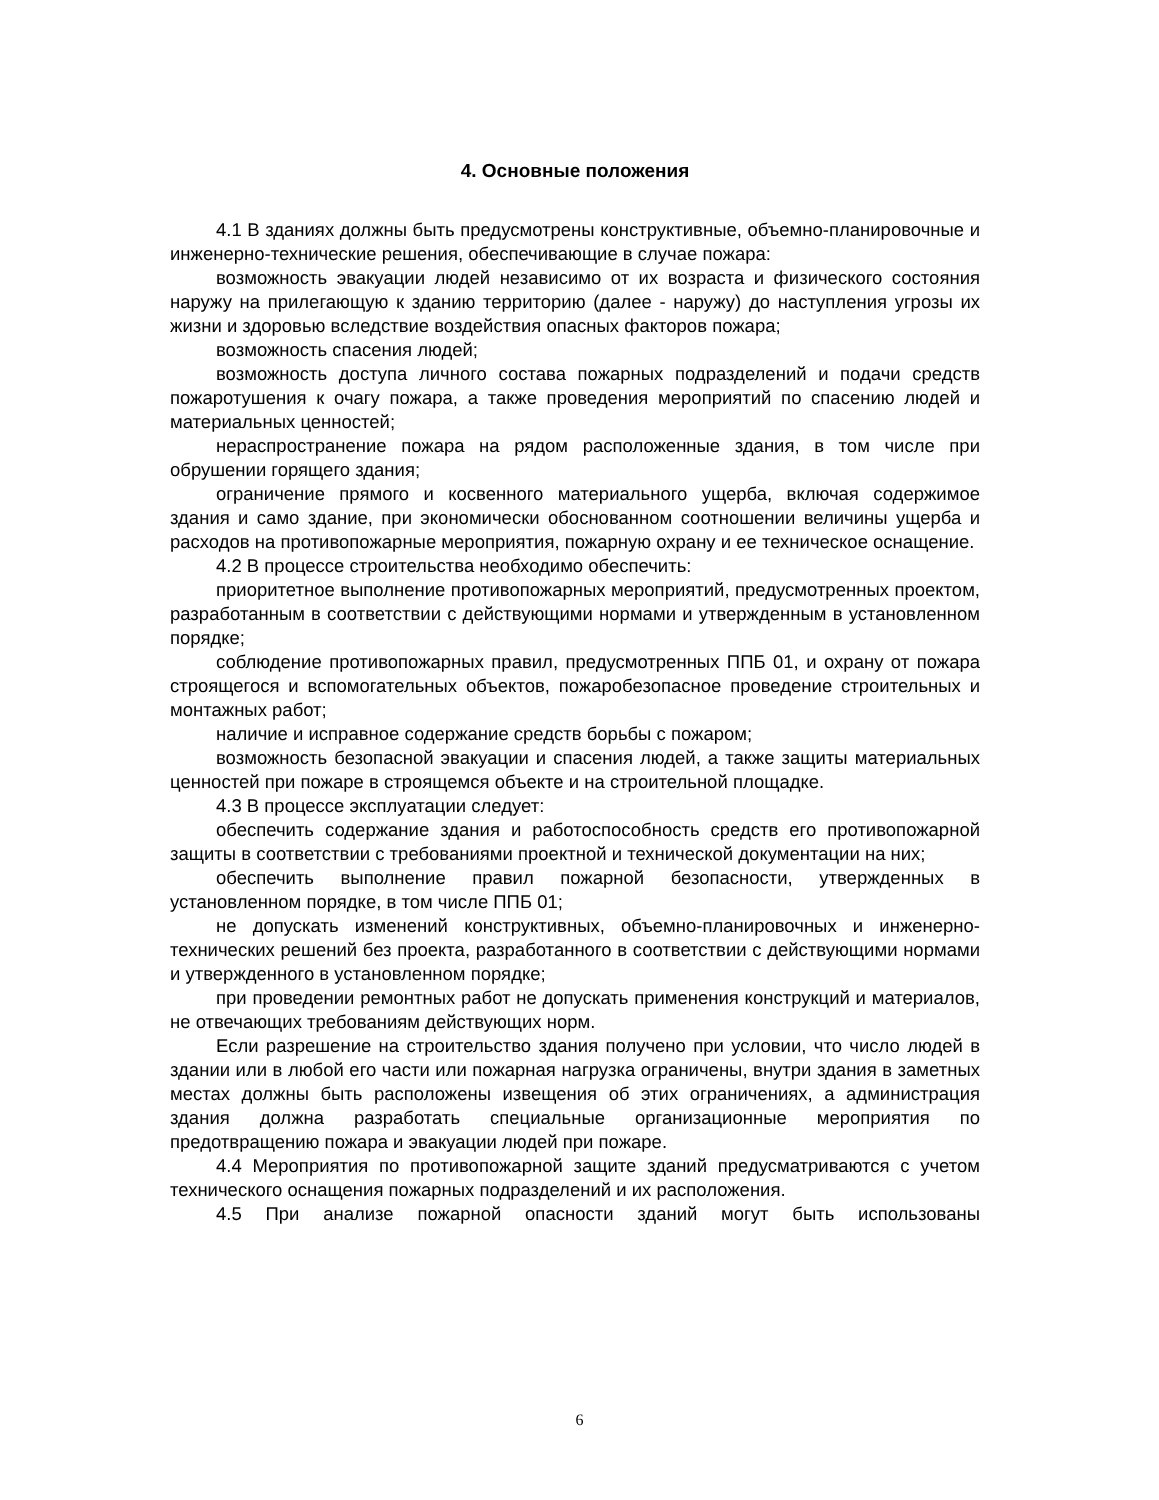4. Основные положения
4.1 В зданиях должны быть предусмотрены конструктивные, объемно-планировочные и инженерно-технические решения, обеспечивающие в случае пожара:
возможность эвакуации людей независимо от их возраста и физического состояния наружу на прилегающую к зданию территорию (далее - наружу) до наступления угрозы их жизни и здоровью вследствие воздействия опасных факторов пожара;
возможность спасения людей;
возможность доступа личного состава пожарных подразделений и подачи средств пожаротушения к очагу пожара, а также проведения мероприятий по спасению людей и материальных ценностей;
нераспространение пожара на рядом расположенные здания, в том числе при обрушении горящего здания;
ограничение прямого и косвенного материального ущерба, включая содержимое здания и само здание, при экономически обоснованном соотношении величины ущерба и расходов на противопожарные мероприятия, пожарную охрану и ее техническое оснащение.
4.2 В процессе строительства необходимо обеспечить:
приоритетное выполнение противопожарных мероприятий, предусмотренных проектом, разработанным в соответствии с действующими нормами и утвержденным в установленном порядке;
соблюдение противопожарных правил, предусмотренных ППБ 01, и охрану от пожара строящегося и вспомогательных объектов, пожаробезопасное проведение строительных и монтажных работ;
наличие и исправное содержание средств борьбы с пожаром;
возможность безопасной эвакуации и спасения людей, а также защиты материальных ценностей при пожаре в строящемся объекте и на строительной площадке.
4.3 В процессе эксплуатации следует:
обеспечить содержание здания и работоспособность средств его противопожарной защиты в соответствии с требованиями проектной и технической документации на них;
обеспечить выполнение правил пожарной безопасности, утвержденных в установленном порядке, в том числе ППБ 01;
не допускать изменений конструктивных, объемно-планировочных и инженерно-технических решений без проекта, разработанного в соответствии с действующими нормами и утвержденного в установленном порядке;
при проведении ремонтных работ не допускать применения конструкций и материалов, не отвечающих требованиям действующих норм.
Если разрешение на строительство здания получено при условии, что число людей в здании или в любой его части или пожарная нагрузка ограничены, внутри здания в заметных местах должны быть расположены извещения об этих ограничениях, а администрация здания должна разработать специальные организационные мероприятия по предотвращению пожара и эвакуации людей при пожаре.
4.4 Мероприятия по противопожарной защите зданий предусматриваются с учетом технического оснащения пожарных подразделений и их расположения.
4.5 При анализе пожарной опасности зданий могут быть использованы
6